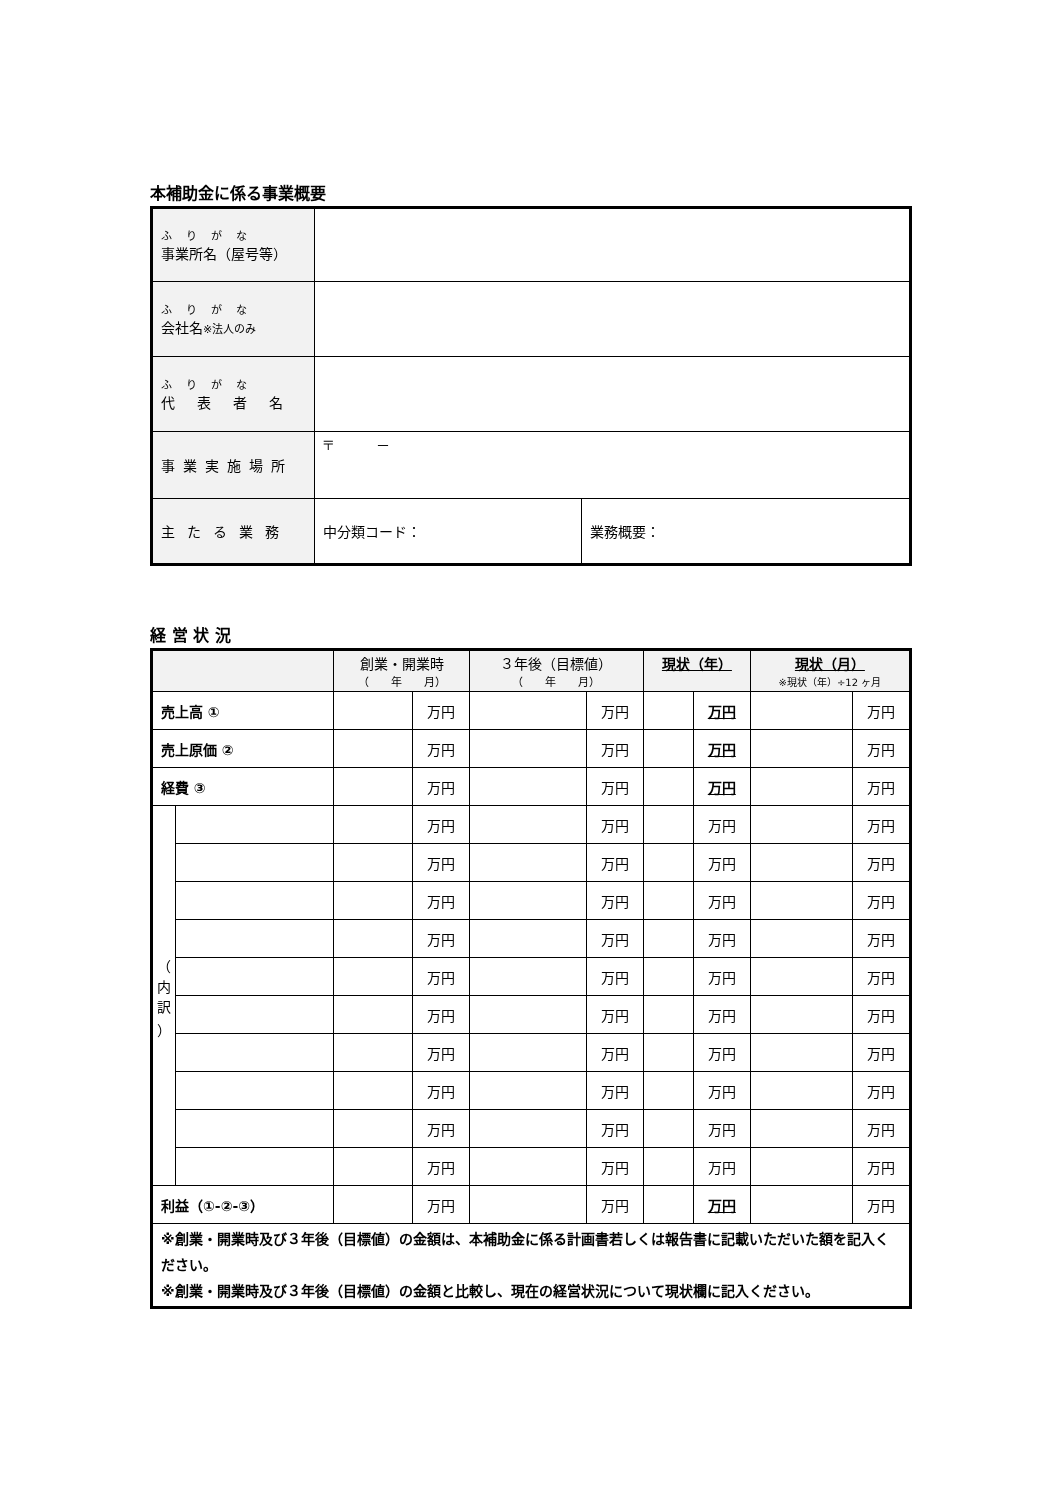本補助金に係る事業概要
| ふりがな 事業所名（屋号等） | | |
| ふりがな 会社名 ※法人のみ | | |
| ふりがな 代表者名 | | |
| 事業実施場所 | 〒 － | |
| 主たる業務 | 中分類コード： | 業務概要： |
経 営 状 況
| | | 創業・開業時 （ 年 月） | | ３年後（目標値） （ 年 月） | | 現状（年） | | 現状（月） ※現状（年）÷12 ヶ月 | |
| --- | --- | --- | --- | --- | --- | --- | --- | --- | --- |
| 売上高 ① | | | 万円 | | 万円 | | 万円 | | 万円 |
| 売上原価 ② | | | 万円 | | 万円 | | 万円 | | 万円 |
| 経費 ③ | | | 万円 | | 万円 | | 万円 | | 万円 |
| （ 内 訳 ） | | | 万円 | | 万円 | | 万円 | | 万円 |
| | | | 万円 | | 万円 | | 万円 | | 万円 |
| | | | 万円 | | 万円 | | 万円 | | 万円 |
| | | | 万円 | | 万円 | | 万円 | | 万円 |
| | | | 万円 | | 万円 | | 万円 | | 万円 |
| | | | 万円 | | 万円 | | 万円 | | 万円 |
| | | | 万円 | | 万円 | | 万円 | | 万円 |
| | | | 万円 | | 万円 | | 万円 | | 万円 |
| | | | 万円 | | 万円 | | 万円 | | 万円 |
| | | | 万円 | | 万円 | | 万円 | | 万円 |
| 利益（①-②-③） | | | 万円 | | 万円 | | 万円 | | 万円 |
| ※創業・開業時及び３年後（目標値）の金額は、本補助金に係る計画書若しくは報告書に記載いただいた額を記入ください。 ※創業・開業時及び３年後（目標値）の金額と比較し、現在の経営状況について現状欄に記入ください。 | | | | | | | | | |